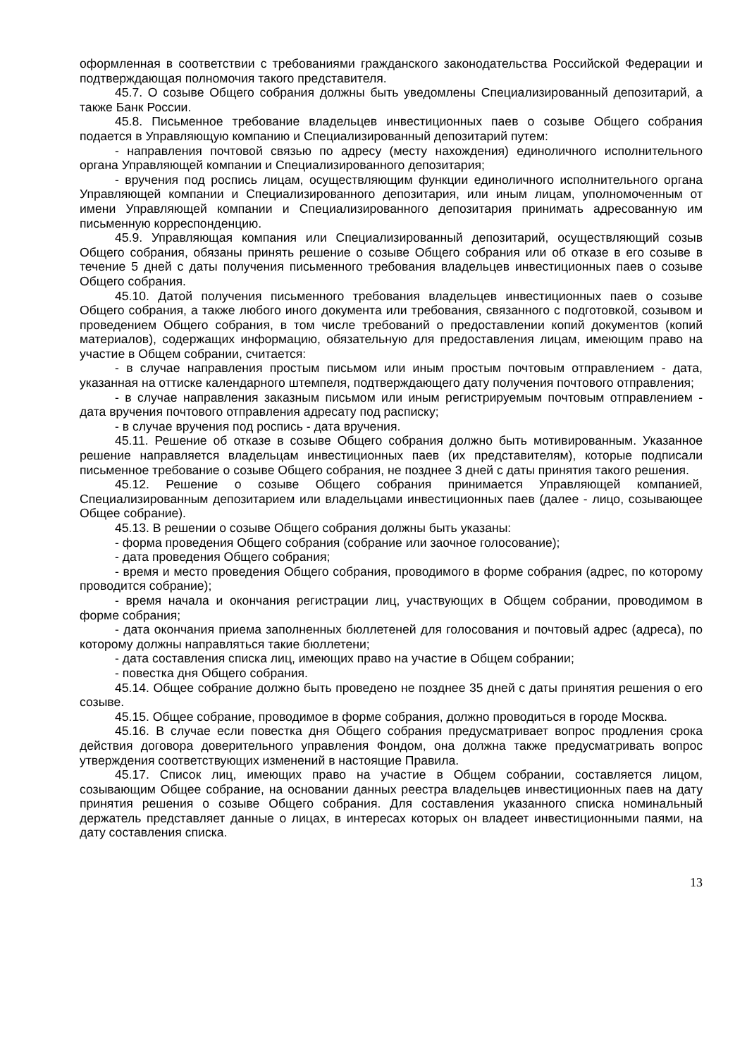оформленная в соответствии с требованиями гражданского законодательства Российской Федерации и подтверждающая полномочия такого представителя.
45.7. О созыве Общего собрания должны быть уведомлены Специализированный депозитарий, а также Банк России.
45.8. Письменное требование владельцев инвестиционных паев о созыве Общего собрания подается в Управляющую компанию и Специализированный депозитарий путем:
- направления почтовой связью по адресу (месту нахождения) единоличного исполнительного органа Управляющей компании и Специализированного депозитария;
- вручения под роспись лицам, осуществляющим функции единоличного исполнительного органа Управляющей компании и Специализированного депозитария, или иным лицам, уполномоченным от имени Управляющей компании и Специализированного депозитария принимать адресованную им письменную корреспонденцию.
45.9. Управляющая компания или Специализированный депозитарий, осуществляющий созыв Общего собрания, обязаны принять решение о созыве Общего собрания или об отказе в его созыве в течение 5 дней с даты получения письменного требования владельцев инвестиционных паев о созыве Общего собрания.
45.10. Датой получения письменного требования владельцев инвестиционных паев о созыве Общего собрания, а также любого иного документа или требования, связанного с подготовкой, созывом и проведением Общего собрания, в том числе требований о предоставлении копий документов (копий материалов), содержащих информацию, обязательную для предоставления лицам, имеющим право на участие в Общем собрании, считается:
- в случае направления простым письмом или иным простым почтовым отправлением - дата, указанная на оттиске календарного штемпеля, подтверждающего дату получения почтового отправления;
- в случае направления заказным письмом или иным регистрируемым почтовым отправлением - дата вручения почтового отправления адресату под расписку;
- в случае вручения под роспись - дата вручения.
45.11. Решение об отказе в созыве Общего собрания должно быть мотивированным. Указанное решение направляется владельцам инвестиционных паев (их представителям), которые подписали письменное требование о созыве Общего собрания, не позднее 3 дней с даты принятия такого решения.
45.12. Решение о созыве Общего собрания принимается Управляющей компанией, Специализированным депозитарием или владельцами инвестиционных паев (далее - лицо, созывающее Общее собрание).
45.13. В решении о созыве Общего собрания должны быть указаны:
- форма проведения Общего собрания (собрание или заочное голосование);
- дата проведения Общего собрания;
- время и место проведения Общего собрания, проводимого в форме собрания (адрес, по которому проводится собрание);
- время начала и окончания регистрации лиц, участвующих в Общем собрании, проводимом в форме собрания;
- дата окончания приема заполненных бюллетеней для голосования и почтовый адрес (адреса), по которому должны направляться такие бюллетени;
- дата составления списка лиц, имеющих право на участие в Общем собрании;
- повестка дня Общего собрания.
45.14. Общее собрание должно быть проведено не позднее 35 дней с даты принятия решения о его созыве.
45.15. Общее собрание, проводимое в форме собрания, должно проводиться в городе Москва.
45.16. В случае если повестка дня Общего собрания предусматривает вопрос продления срока действия договора доверительного управления Фондом, она должна также предусматривать вопрос утверждения соответствующих изменений в настоящие Правила.
45.17. Список лиц, имеющих право на участие в Общем собрании, составляется лицом, созывающим Общее собрание, на основании данных реестра владельцев инвестиционных паев на дату принятия решения о созыве Общего собрания. Для составления указанного списка номинальный держатель представляет данные о лицах, в интересах которых он владеет инвестиционными паями, на дату составления списка.
13